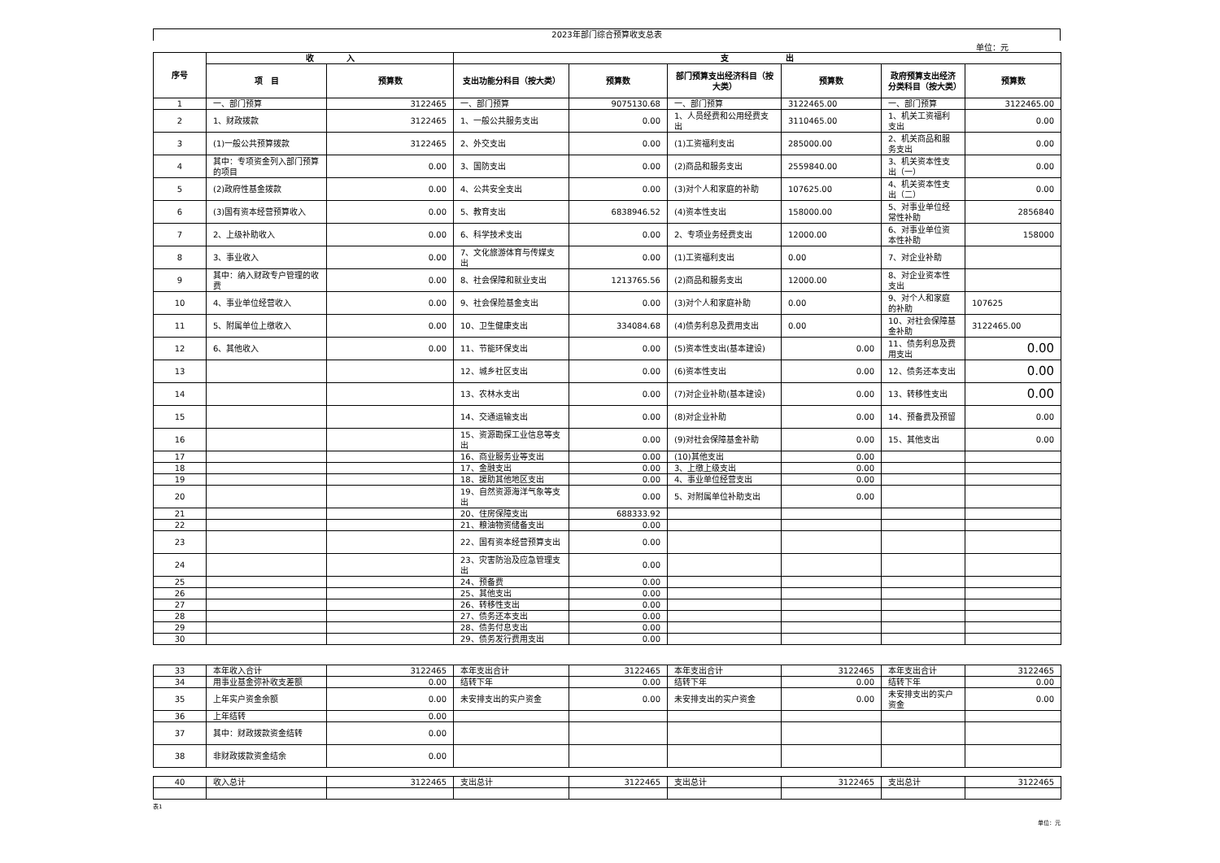2023年部门综合预算收支总表
单位：元
| 序号 | 收 入 | | 支 出 | | | | | |
| --- | --- | --- | --- | --- | --- | --- | --- | --- |
| | 项 目 | 预算数 | 支出功能分科目（按大类） | 预算数 | 部门预算支出经济科目（按大类） | 预算数 | 政府预算支出经济分类科目（按大类） | 预算数 |
| 1 | 一、部门预算 | 3122465 | 一、部门预算 | 9075130.68 | 一、部门预算 | 3122465.00 | 一、部门预算 | 3122465.00 |
| 2 | 1、财政拨款 | 3122465 | 1、一般公共服务支出 | 0.00 | 1、人员经费和公用经费支出 | 3110465.00 | 1、机关工资福利支出 | 0.00 |
| 3 | (1)一般公共预算拨款 | 3122465 | 2、外交支出 | 0.00 | (1)工资福利支出 | 285000.00 | 2、机关商品和服务支出 | 0.00 |
| 4 | 其中：专项资金列入部门预算的项目 | 0.00 | 3、国防支出 | 0.00 | (2)商品和服务支出 | 2559840.00 | 3、机关资本性支出（一） | 0.00 |
| 5 | (2)政府性基金拨款 | 0.00 | 4、公共安全支出 | 0.00 | (3)对个人和家庭的补助 | 107625.00 | 4、机关资本性支出（二） | 0.00 |
| 6 | (3)国有资本经营预算收入 | 0.00 | 5、教育支出 | 6838946.52 | (4)资本性支出 | 158000.00 | 5、对事业单位经常性补助 | 2856840 |
| 7 | 2、上级补助收入 | 0.00 | 6、科学技术支出 | 0.00 | 2、专项业务经费支出 | 12000.00 | 6、对事业单位资本性补助 | 158000 |
| 8 | 3、事业收入 | 0.00 | 7、文化旅游体育与传媒支出 | 0.00 | (1)工资福利支出 | 0.00 | 7、对企业补助 | |
| 9 | 其中：纳入财政专户管理的收费 | 0.00 | 8、社会保障和就业支出 | 1213765.56 | (2)商品和服务支出 | 12000.00 | 8、对企业资本性支出 | |
| 10 | 4、事业单位经营收入 | 0.00 | 9、社会保险基金支出 | 0.00 | (3)对个人和家庭补助 | 0.00 | 9、对个人和家庭的补助 | 107625 |
| 11 | 5、附属单位上缴收入 | 0.00 | 10、卫生健康支出 | 334084.68 | (4)债务利息及费用支出 | 0.00 | 10、对社会保障基金补助 | 3122465.00 |
| 12 | 6、其他收入 | 0.00 | 11、节能环保支出 | 0.00 | (5)资本性支出(基本建设) | 0.00 | 11、债务利息及费用支出 | 0.00 |
| 13 | | | 12、城乡社区支出 | 0.00 | (6)资本性支出 | 0.00 | 12、债务还本支出 | 0.00 |
| 14 | | | 13、农林水支出 | 0.00 | (7)对企业补助(基本建设) | 0.00 | 13、转移性支出 | 0.00 |
| 15 | | | 14、交通运输支出 | 0.00 | (8)对企业补助 | 0.00 | 14、预备费及预留 | 0.00 |
| 16 | | | 15、资源勘探工业信息等支出 | 0.00 | (9)对社会保障基金补助 | 0.00 | 15、其他支出 | 0.00 |
| 17 | | | 16、商业服务业等支出 | 0.00 | (10)其他支出 | 0.00 | | |
| 18 | | | 17、金融支出 | 0.00 | 3、上缴上级支出 | 0.00 | | |
| 19 | | | 18、援助其他地区支出 | 0.00 | 4、事业单位经营支出 | 0.00 | | |
| 20 | | | 19、自然资源海洋气象等支出 | 0.00 | 5、对附属单位补助支出 | 0.00 | | |
| 21 | | | 20、住房保障支出 | 688333.92 | | | | |
| 22 | | | 21、粮油物资储备支出 | 0.00 | | | | |
| 23 | | | 22、国有资本经营预算支出 | 0.00 | | | | |
| 24 | | | 23、灾害防治及应急管理支出 | 0.00 | | | | |
| 25 | | | 24、预备费 | 0.00 | | | | |
| 26 | | | 25、其他支出 | 0.00 | | | | |
| 27 | | | 26、转移性支出 | 0.00 | | | | |
| 28 | | | 27、债务还本支出 | 0.00 | | | | |
| 29 | | | 28、债务付息支出 | 0.00 | | | | |
| 30 | | | 29、债务发行费用支出 | 0.00 | | | | |
| 33 | 本年收入合计 | 3122465 | 本年支出合计 | 3122465 | 本年支出合计 | 3122465 | 本年支出合计 | 3122465 |
| 34 | 用事业基金弥补收支差额 | 0.00 | 结转下年 | 0.00 | 结转下年 | 0.00 | 结转下年 | 0.00 |
| 35 | 上年实户资金余额 | 0.00 | 未安排支出的实户资金 | 0.00 | 未安排支出的实户资金 | 0.00 | 未安排支出的实户资金 | 0.00 |
| 36 | 上年结转 | 0.00 | | | | | | |
| 37 | 其中：财政拨款资金结转 | 0.00 | | | | | | |
| 38 | 非财政拨款资金结余 | 0.00 | | | | | | |
| 40 | 收入总计 | 3122465 | 支出总计 | 3122465 | 支出总计 | 3122465 | 支出总计 | 3122465 |
表1
单位：元